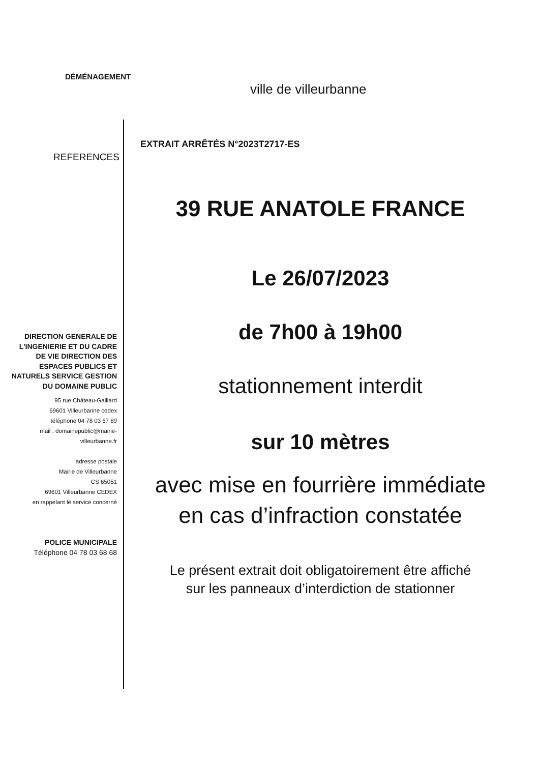DÉMÉNAGEMENT
ville de villeurbanne
EXTRAIT ARRÊTÉS N°2023T2717-ES
REFERENCES
DIRECTION GENERALE DE L'INGENIERIE ET DU CADRE DE VIE DIRECTION DES ESPACES PUBLICS ET NATURELS SERVICE GESTION DU DOMAINE PUBLIC
95 rue Château-Gaillard
69601 Villeurbanne cedex
téléphone 04 78 03 67 89
mail : domainepublic@mairie-villeurbanne.fr
adresse postale
Mairie de Villeurbanne
CS 65051
69601 Villeurbanne CEDEX
en rappelant le service concerné
POLICE MUNICIPALE
Téléphone 04 78 03 68 68
39 RUE ANATOLE FRANCE
Le 26/07/2023
de 7h00 à 19h00
stationnement interdit
sur 10 mètres
avec mise en fourrière immédiate
en cas d’infraction constatée
Le présent extrait doit obligatoirement être affiché
sur les panneaux d’interdiction de stationner